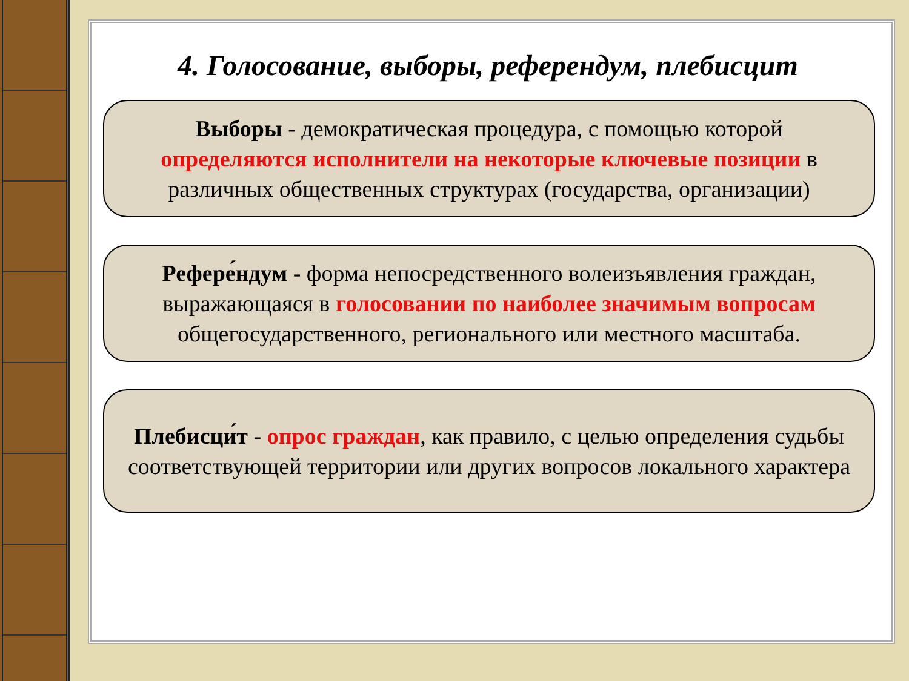4. Голосование, выборы, референдум, плебисцит
Выборы - демократическая процедура, с помощью которой определяются исполнители на некоторые ключевые позиции в различных общественных структурах (государства, организации)
Рефере́ндум - форма непосредственного волеизъявления граждан, выражающаяся в голосовании по наиболее значимым вопросам общегосударственного, регионального или местного масштаба.
Плебисци́т - опрос граждан, как правило, с целью определения судьбы соответствующей территории или других вопросов локального характера